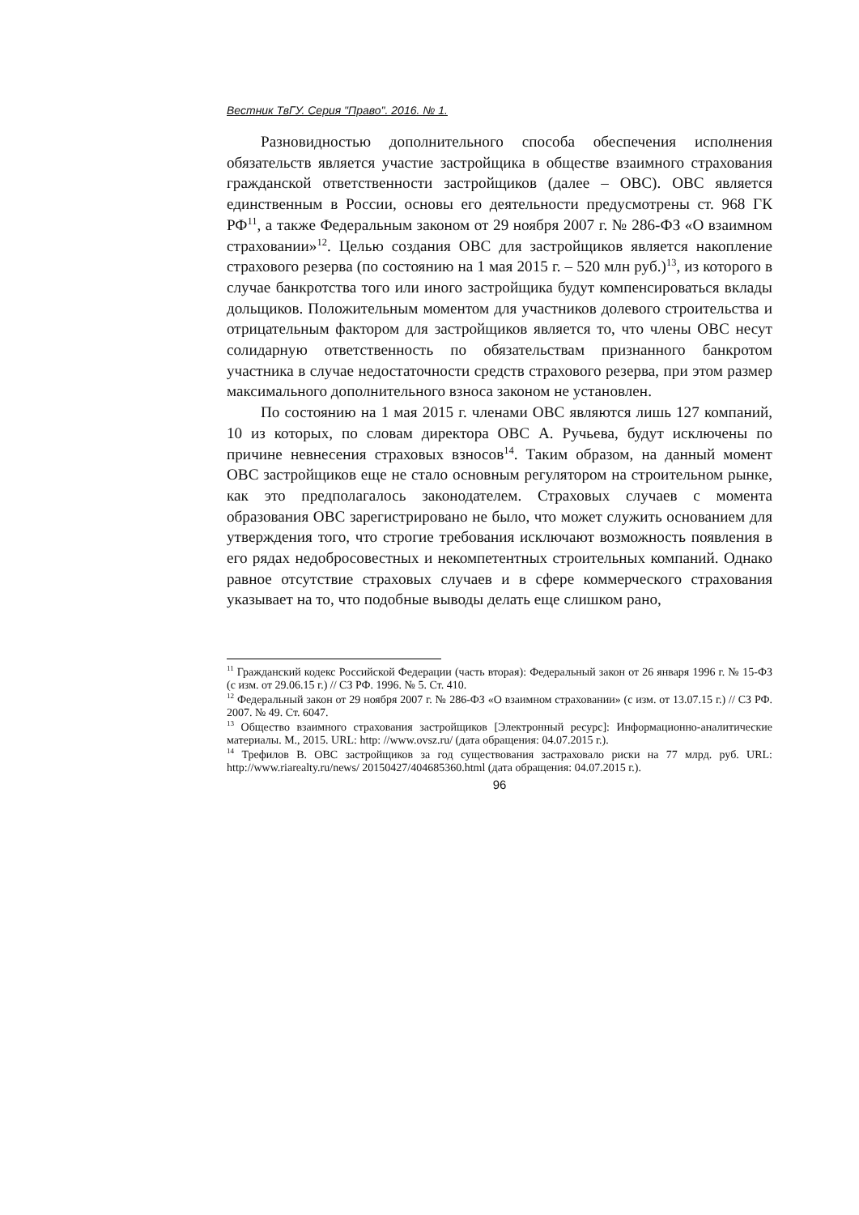Вестник ТвГУ. Серия "Право". 2016. № 1.
Разновидностью дополнительного способа обеспечения исполнения обязательств является участие застройщика в обществе взаимного страхования гражданской ответственности застройщиков (далее – ОВС). ОВС является единственным в России, основы его деятельности предусмотрены ст. 968 ГК РФ<sup>11</sup>, а также Федеральным законом от 29 ноября 2007 г. № 286-ФЗ «О взаимном страховании»<sup>12</sup>. Целью создания ОВС для застройщиков является накопление страхового резерва (по состоянию на 1 мая 2015 г. – 520 млн руб.)<sup>13</sup>, из которого в случае банкротства того или иного застройщика будут компенсироваться вклады дольщиков. Положительным моментом для участников долевого строительства и отрицательным фактором для застройщиков является то, что члены ОВС несут солидарную ответственность по обязательствам признанного банкротом участника в случае недостаточности средств страхового резерва, при этом размер максимального дополнительного взноса законом не установлен.
По состоянию на 1 мая 2015 г. членами ОВС являются лишь 127 компаний, 10 из которых, по словам директора ОВС А. Ручьева, будут исключены по причине невнесения страховых взносов<sup>14</sup>. Таким образом, на данный момент ОВС застройщиков еще не стало основным регулятором на строительном рынке, как это предполагалось законодателем. Страховых случаев с момента образования ОВС зарегистрировано не было, что может служить основанием для утверждения того, что строгие требования исключают возможность появления в его рядах недобросовестных и некомпетентных строительных компаний. Однако равное отсутствие страховых случаев и в сфере коммерческого страхования указывает на то, что подобные выводы делать еще слишком рано,
<sup>11</sup> Гражданский кодекс Российской Федерации (часть вторая): Федеральный закон от 26 января 1996 г. № 15-ФЗ (с изм. от 29.06.15 г.) // СЗ РФ. 1996. № 5. Ст. 410.
<sup>12</sup> Федеральный закон от 29 ноября 2007 г. № 286-ФЗ «О взаимном страховании» (с изм. от 13.07.15 г.) // СЗ РФ. 2007. № 49. Ст. 6047.
<sup>13</sup> Общество взаимного страхования застройщиков [Электронный ресурс]: Информационно-аналитические материалы. М., 2015. URL: http: //www.ovsz.ru/ (дата обращения: 04.07.2015 г.).
<sup>14</sup> Трефилов В. ОВС застройщиков за год существования застраховало риски на 77 млрд. руб. URL: http://www.riarealty.ru/news/ 20150427/404685360.html (дата обращения: 04.07.2015 г.).
96